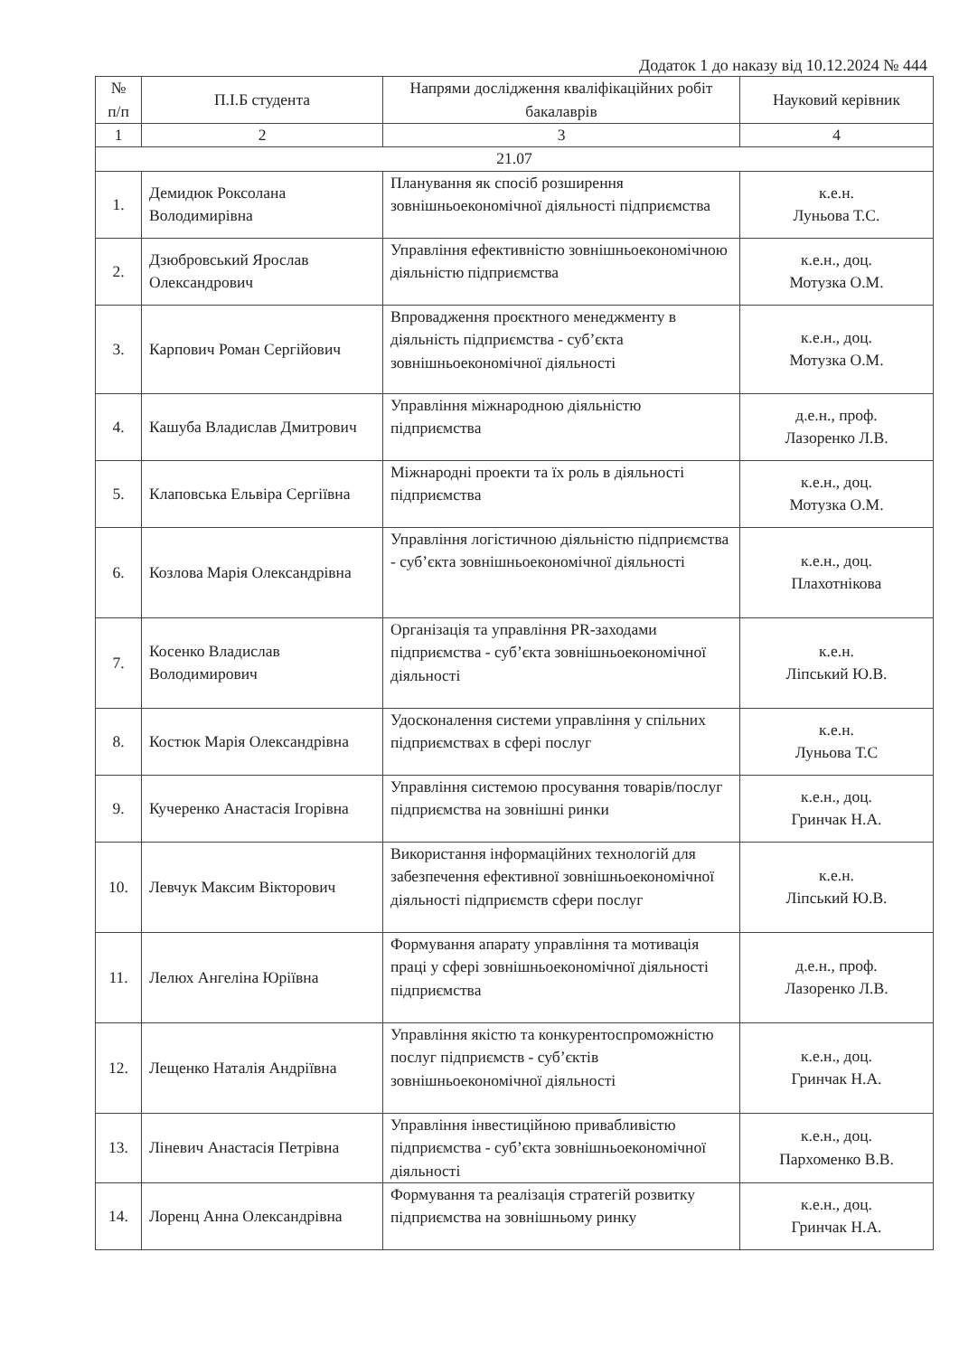Додаток 1 до наказу від 10.12.2024 № 444
| № п/п | П.І.Б студента | Напрями дослідження кваліфікаційних робіт бакалаврів | Науковий керівник |
| --- | --- | --- | --- |
| 1 | 2 | 3 | 4 |
| 21.07 | | | |
| 1. | Демидюк Роксолана Володимирівна | Планування як спосіб розширення зовнішньоекономічної діяльності підприємства | к.е.н. Луньова Т.С. |
| 2. | Дзюбровський Ярослав Олександрович | Управління ефективністю зовнішньоекономічною діяльністю підприємства | к.е.н., доц. Мотузка О.М. |
| 3. | Карпович Роман Сергійович | Впровадження проєктного менеджменту в діяльність підприємства - суб’єкта зовнішньоекономічної діяльності | к.е.н., доц. Мотузка О.М. |
| 4. | Кашуба Владислав Дмитрович | Управління міжнародною діяльністю підприємства | д.е.н., проф. Лазоренко Л.В. |
| 5. | Клаповська Ельвіра Сергіївна | Міжнародні проекти та їх роль в діяльності підприємства | к.е.н., доц. Мотузка О.М. |
| 6. | Козлова Марія Олександрівна | Управління логістичною діяльністю підприємства - суб’єкта зовнішньоекономічної діяльності | к.е.н., доц. Плахотнікова |
| 7. | Косенко Владислав Володимирович | Організація та управління PR-заходами підприємства - суб’єкта зовнішньоекономічної діяльності | к.е.н. Ліпський Ю.В. |
| 8. | Костюк Марія Олександрівна | Удосконалення системи управління у спільних підприємствах в сфері послуг | к.е.н. Луньова Т.С |
| 9. | Кучеренко Анастасія Ігорівна | Управління системою просування товарів/послуг підприємства на зовнішні ринки | к.е.н., доц. Гринчак Н.А. |
| 10. | Левчук Максим Вікторович | Використання інформаційних технологій для забезпечення ефективної зовнішньоекономічної діяльності підприємств сфери послуг | к.е.н. Ліпський Ю.В. |
| 11. | Лелюх Ангеліна Юріївна | Формування апарату управління та мотивація праці у сфері зовнішньоекономічної діяльності підприємства | д.е.н., проф. Лазоренко Л.В. |
| 12. | Лещенко Наталія Андріївна | Управління якістю та конкурентоспроможністю послуг підприємств - суб’єктів зовнішньоекономічної діяльності | к.е.н., доц. Гринчак Н.А. |
| 13. | Ліневич Анастасія Петрівна | Управління інвестиційною привабливістю підприємства - суб’єкта зовнішньоекономічної діяльності | к.е.н., доц. Пархоменко В.В. |
| 14. | Лоренц Анна Олександрівна | Формування та реалізація стратегій розвитку підприємства на зовнішньому ринку | к.е.н., доц. Гринчак Н.А. |